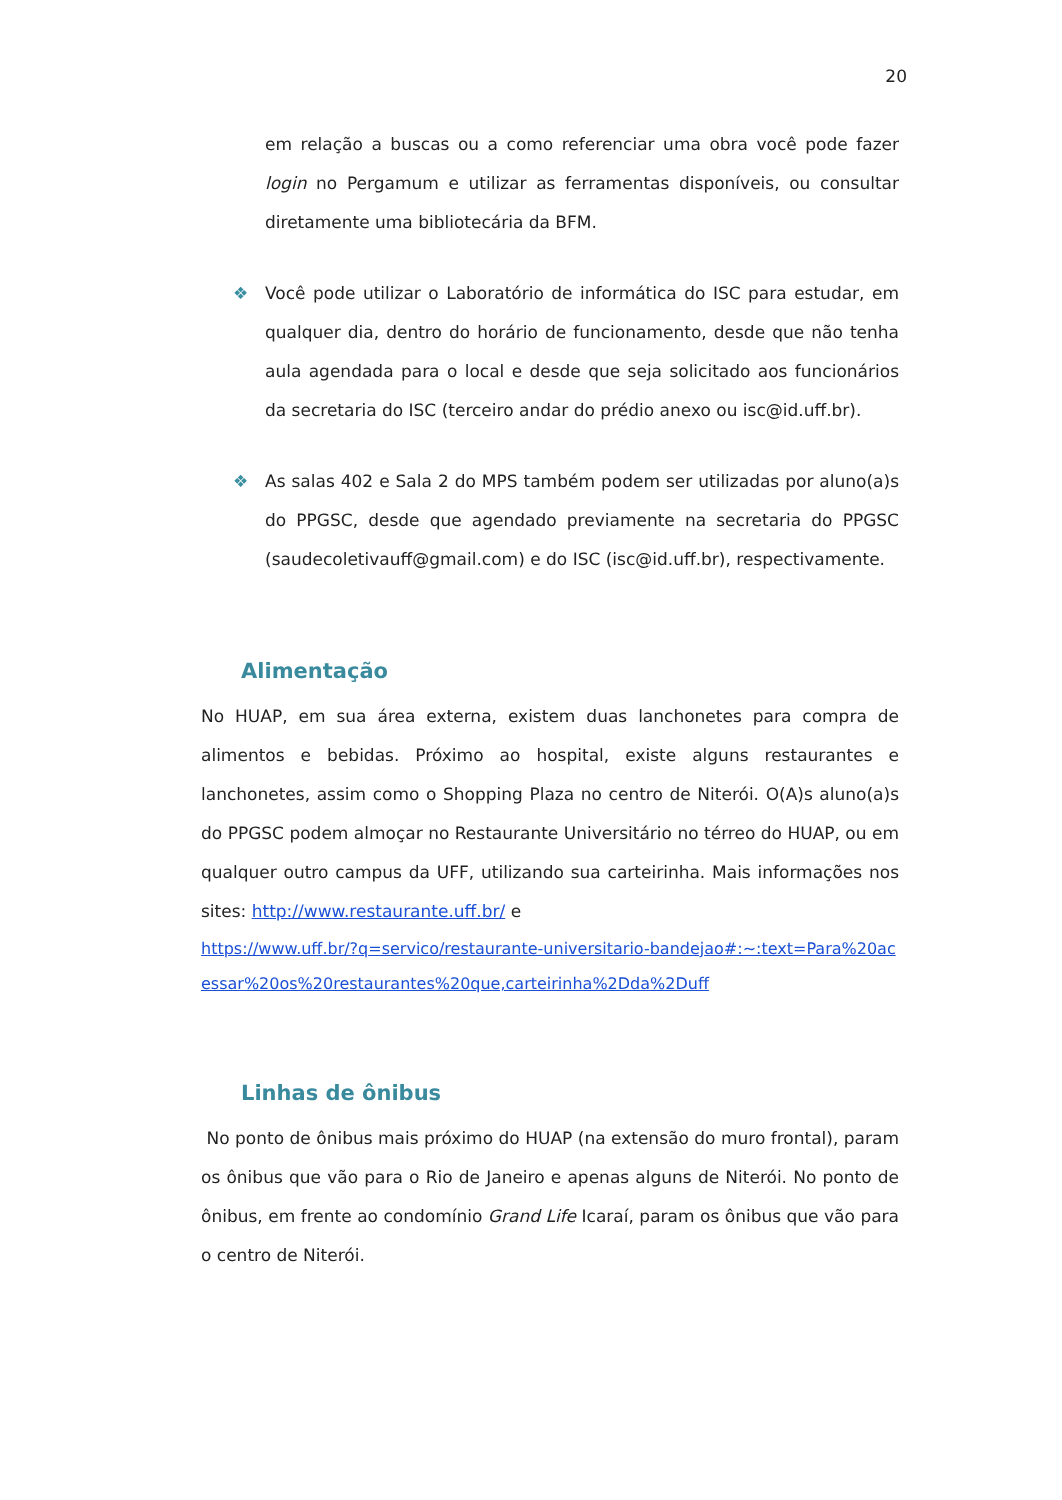20
em relação a buscas ou a como referenciar uma obra você pode fazer login no Pergamum e utilizar as ferramentas disponíveis, ou consultar diretamente uma bibliotecária da BFM.
❖ Você pode utilizar o Laboratório de informática do ISC para estudar, em qualquer dia, dentro do horário de funcionamento, desde que não tenha aula agendada para o local e desde que seja solicitado aos funcionários da secretaria do ISC (terceiro andar do prédio anexo ou isc@id.uff.br).
❖ As salas 402 e Sala 2 do MPS também podem ser utilizadas por aluno(a)s do PPGSC, desde que agendado previamente na secretaria do PPGSC (saudecoletivauff@gmail.com) e do ISC (isc@id.uff.br), respectivamente.
Alimentação
No HUAP, em sua área externa, existem duas lanchonetes para compra de alimentos e bebidas. Próximo ao hospital, existe alguns restaurantes e lanchonetes, assim como o Shopping Plaza no centro de Niterói. O(A)s aluno(a)s do PPGSC podem almoçar no Restaurante Universitário no térreo do HUAP, ou em qualquer outro campus da UFF, utilizando sua carteirinha. Mais informações nos sites: http://www.restaurante.uff.br/ e
https://www.uff.br/?q=servico/restaurante-universitario-bandejao#:~:text=Para%20acessar%20os%20restaurantes%20que,carteirinha%2Dda%2Duff
Linhas de ônibus
No ponto de ônibus mais próximo do HUAP (na extensão do muro frontal), param os ônibus que vão para o Rio de Janeiro e apenas alguns de Niterói. No ponto de ônibus, em frente ao condomínio Grand Life Icaraí, param os ônibus que vão para o centro de Niterói.